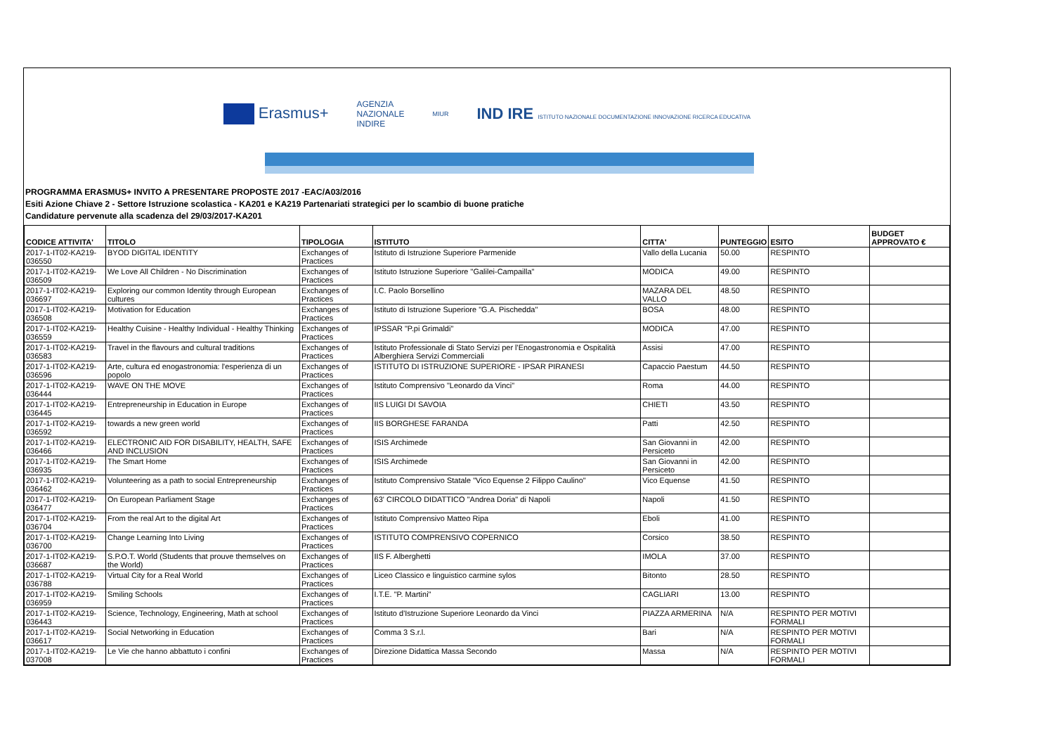Erasmus+ AGENZIA
NAZIONALE
INDIRE MIUR IND IRE ISTITUTO NAZIONALE DOCUMENTAZIONE INNOVAZIONE RICERCA EDUCATIVA
PROGRAMMA ERASMUS+ INVITO A PRESENTARE PROPOSTE 2017 -EAC/A03/2016
Esiti Azione Chiave 2 - Settore Istruzione scolastica - KA201 e KA219 Partenariati strategici per lo scambio di buone pratiche
Candidature pervenute alla scadenza del 29/03/2017-KA201
| CODICE ATTIVITA' | TITOLO | TIPOLOGIA | ISTITUTO | CITTA' | PUNTEGGIO | ESITO | BUDGET APPROVATO € |
| --- | --- | --- | --- | --- | --- | --- | --- |
| 2017-1-IT02-KA219-036550 | BYOD DIGITAL IDENTITY | Exchanges of Practices | Istituto di Istruzione Superiore Parmenide | Vallo della Lucania | 50.00 | RESPINTO | |
| 2017-1-IT02-KA219-036509 | We Love All Children - No Discrimination | Exchanges of Practices | Istituto Istruzione Superiore "Galilei-Campailla" | MODICA | 49.00 | RESPINTO | |
| 2017-1-IT02-KA219-036697 | Exploring our common Identity through European cultures | Exchanges of Practices | I.C. Paolo Borsellino | MAZARA DEL VALLO | 48.50 | RESPINTO | |
| 2017-1-IT02-KA219-036508 | Motivation for Education | Exchanges of Practices | Istituto di Istruzione Superiore "G.A. Pischedda" | BOSA | 48.00 | RESPINTO | |
| 2017-1-IT02-KA219-036559 | Healthy Cuisine - Healthy Individual - Healthy Thinking | Exchanges of Practices | IPSSAR "P.pi Grimaldi" | MODICA | 47.00 | RESPINTO | |
| 2017-1-IT02-KA219-036583 | Travel in the flavours and cultural traditions | Exchanges of Practices | Istituto Professionale di Stato Servizi per l'Enogastronomia e Ospitalità Alberghiera Servizi Commerciali | Assisi | 47.00 | RESPINTO | |
| 2017-1-IT02-KA219-036596 | Arte, cultura ed enogastronomia: l'esperienza di un popolo | Exchanges of Practices | ISTITUTO DI ISTRUZIONE SUPERIORE - IPSAR PIRANESI | Capaccio Paestum | 44.50 | RESPINTO | |
| 2017-1-IT02-KA219-036444 | WAVE ON THE MOVE | Exchanges of Practices | Istituto Comprensivo "Leonardo da Vinci" | Roma | 44.00 | RESPINTO | |
| 2017-1-IT02-KA219-036445 | Entrepreneurship in Education in Europe | Exchanges of Practices | IIS LUIGI DI SAVOIA | CHIETI | 43.50 | RESPINTO | |
| 2017-1-IT02-KA219-036592 | towards a new green world | Exchanges of Practices | IIS BORGHESE FARANDA | Patti | 42.50 | RESPINTO | |
| 2017-1-IT02-KA219-036466 | ELECTRONIC AID FOR DISABILITY, HEALTH, SAFE AND INCLUSION | Exchanges of Practices | ISIS Archimede | San Giovanni in Persiceto | 42.00 | RESPINTO | |
| 2017-1-IT02-KA219-036935 | The Smart Home | Exchanges of Practices | ISIS Archimede | San Giovanni in Persiceto | 42.00 | RESPINTO | |
| 2017-1-IT02-KA219-036462 | Volunteering as a path to social Entrepreneurship | Exchanges of Practices | Istituto Comprensivo Statale "Vico Equense 2 Filippo Caulino" | Vico Equense | 41.50 | RESPINTO | |
| 2017-1-IT02-KA219-036477 | On European Parliament Stage | Exchanges of Practices | 63' CIRCOLO DIDATTICO "Andrea Doria" di Napoli | Napoli | 41.50 | RESPINTO | |
| 2017-1-IT02-KA219-036704 | From the real Art to the digital Art | Exchanges of Practices | Istituto Comprensivo Matteo Ripa | Eboli | 41.00 | RESPINTO | |
| 2017-1-IT02-KA219-036700 | Change Learning Into Living | Exchanges of Practices | ISTITUTO COMPRENSIVO COPERNICO | Corsico | 38.50 | RESPINTO | |
| 2017-1-IT02-KA219-036687 | S.P.O.T. World (Students that prouve themselves on the World) | Exchanges of Practices | IIS F. Alberghetti | IMOLA | 37.00 | RESPINTO | |
| 2017-1-IT02-KA219-036788 | Virtual City for a Real World | Exchanges of Practices | Liceo Classico e linguistico carmine sylos | Bitonto | 28.50 | RESPINTO | |
| 2017-1-IT02-KA219-036959 | Smiling Schools | Exchanges of Practices | I.T.E. "P. Martini" | CAGLIARI | 13.00 | RESPINTO | |
| 2017-1-IT02-KA219-036443 | Science, Technology, Engineering, Math at school | Exchanges of Practices | Istituto d'Istruzione Superiore Leonardo da Vinci | PIAZZA ARMERINA | N/A | RESPINTO PER MOTIVI FORMALI | |
| 2017-1-IT02-KA219-036617 | Social Networking in Education | Exchanges of Practices | Comma 3 S.r.l. | Bari | N/A | RESPINTO PER MOTIVI FORMALI | |
| 2017-1-IT02-KA219-037008 | Le Vie che hanno abbattuto i confini | Exchanges of Practices | Direzione Didattica Massa Secondo | Massa | N/A | RESPINTO PER MOTIVI FORMALI | |